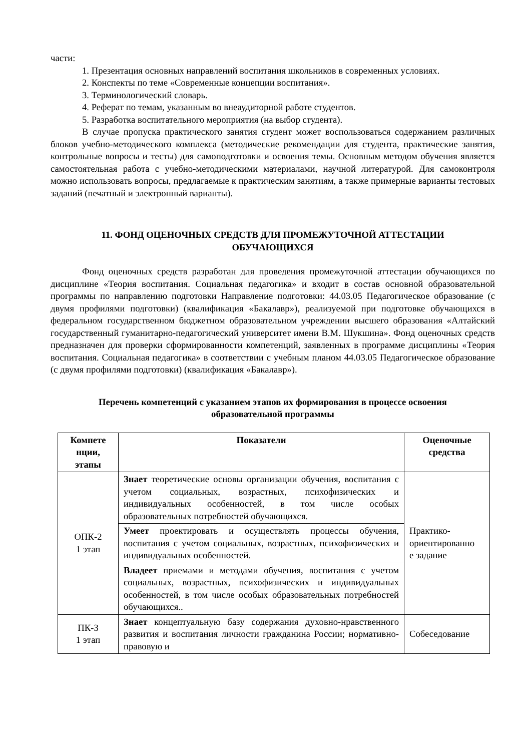части:
1. Презентация основных направлений воспитания школьников в современных условиях.
2. Конспекты по теме «Современные концепции воспитания».
3. Терминологический словарь.
4. Реферат по темам, указанным во внеаудиторной работе студентов.
5. Разработка воспитательного мероприятия (на выбор студента).
В случае пропуска практического занятия студент может воспользоваться содержанием различных блоков учебно-методического комплекса (методические рекомендации для студента, практические занятия, контрольные вопросы и тесты) для самоподготовки и освоения темы. Основным методом обучения является самостоятельная работа с учебно-методическими материалами, научной литературой. Для самоконтроля можно использовать вопросы, предлагаемые к практическим занятиям, а также примерные варианты тестовых заданий (печатный и электронный варианты).
11. ФОНД ОЦЕНОЧНЫХ СРЕДСТВ ДЛЯ ПРОМЕЖУТОЧНОЙ АТТЕСТАЦИИ
ОБУЧАЮЩИХСЯ
Фонд оценочных средств разработан для проведения промежуточной аттестации обучающихся по дисциплине «Теория воспитания. Социальная педагогика» и входит в состав основной образовательной программы по направлению подготовки Направление подготовки: 44.03.05 Педагогическое образование (с двумя профилями подготовки) (квалификация «Бакалавр»), реализуемой при подготовке обучающихся в федеральном государственном бюджетном образовательном учреждении высшего образования «Алтайский государственный гуманитарно-педагогический университет имени В.М. Шукшина». Фонд оценочных средств предназначен для проверки сформированности компетенций, заявленных в программе дисциплины «Теория воспитания. Социальная педагогика» в соответствии с учебным планом 44.03.05 Педагогическое образование (с двумя профилями подготовки) (квалификация «Бакалавр»).
Перечень компетенций с указанием этапов их формирования в процессе освоения
образовательной программы
| Компете нции, этапы | Показатели | Оценочные средства |
| --- | --- | --- |
| ОПК-2 1 этап | Знает теоретические основы организации обучения, воспитания с учетом социальных, возрастных, психофизических и индивидуальных особенностей, в том числе особых образовательных потребностей обучающихся. | Практико- ориентированно е задание |
| | Умеет проектировать и осуществлять процессы обучения, воспитания с учетом социальных, возрастных, психофизических и индивидуальных особенностей. | |
| | Владеет приемами и методами обучения, воспитания с учетом социальных, возрастных, психофизических и индивидуальных особенностей, в том числе особых образовательных потребностей обучающихся.. | |
| ПК-3 1 этап | Знает концептуальную базу содержания духовно-нравственного развития и воспитания личности гражданина России; нормативно-правовую и | Собеседование |